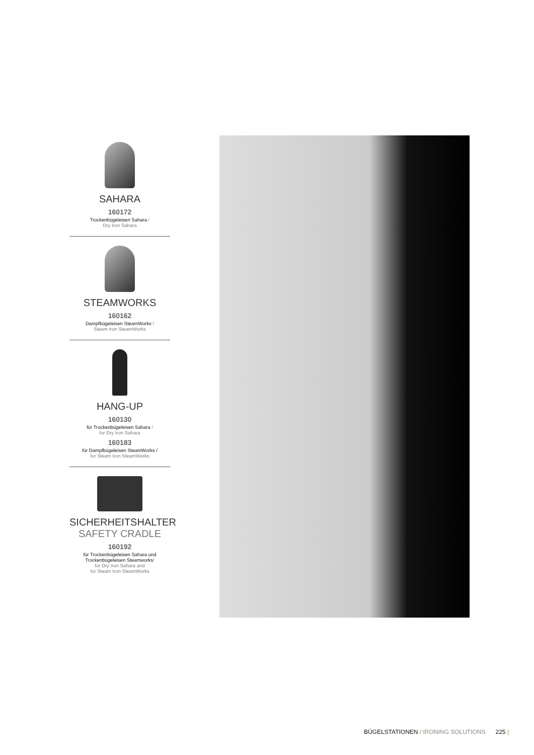SAHARA
160172
Trockenbügeleisen Sahara /
Dry Iron Sahara
STEAMWORKS
160162
Dampfbügeleisen SteamWorks /
Steam Iron SteamWorks
HANG-UP
160130
für Trockenbügeleisen Sahara /
for Dry Iron Sahara
160183
für Dampfbügeleisen SteamWorks /
for Steam Iron SteamWorks
SICHERHEITSHALTER
SAFETY CRADLE
160192
für Trockenbügeleisen Sahara und Trockenbügeleisen Steamworks/
for Dry Iron Sahara and
for Steam Iron SteamWorks
BÜGELSTATIONEN / IRONING SOLUTIONS 225 |